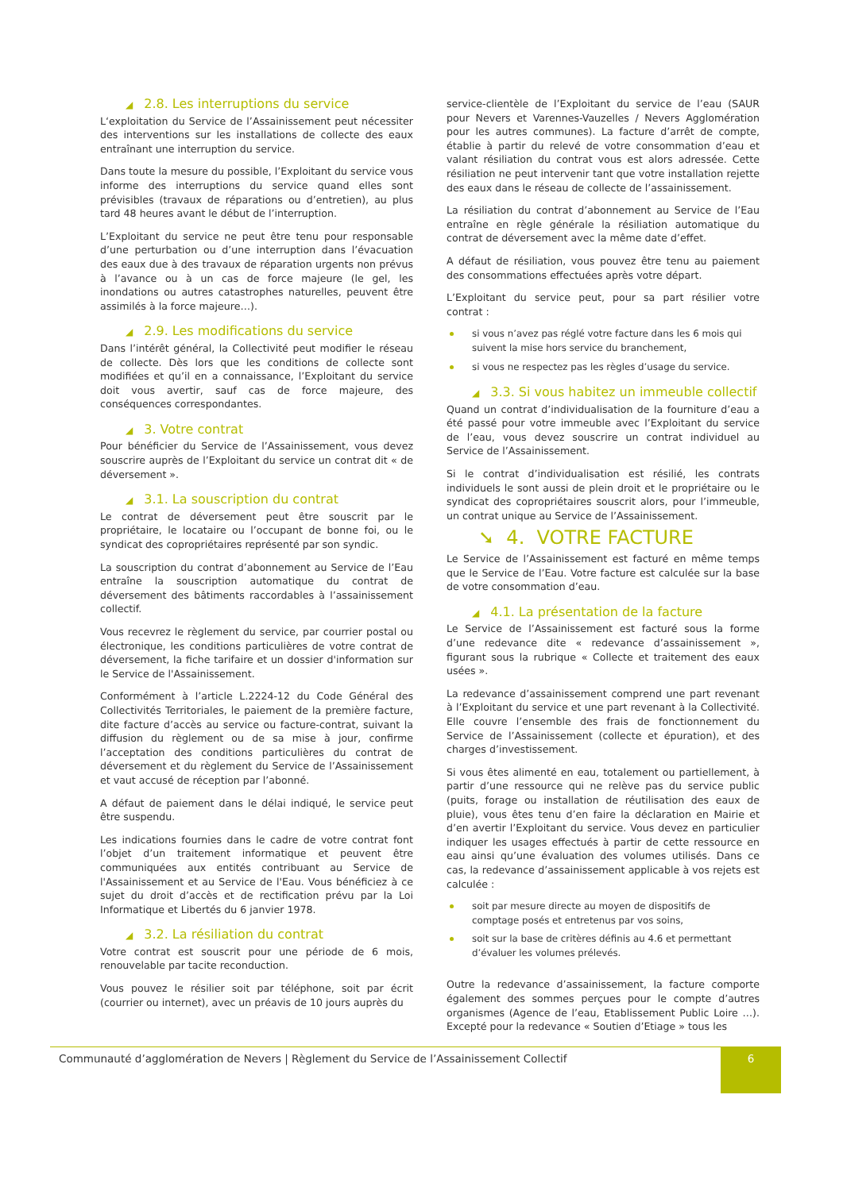◢ 2.8. Les interruptions du service
L‘exploitation du Service de l’Assainissement peut nécessiter des interventions sur les installations de collecte des eaux entraînant une interruption du service.
Dans toute la mesure du possible, l’Exploitant du service vous informe des interruptions du service quand elles sont prévisibles (travaux de réparations ou d’entretien), au plus tard 48 heures avant le début de l’interruption.
L’Exploitant du service ne peut être tenu pour responsable d’une perturbation ou d’une interruption dans l’évacuation des eaux due à des travaux de réparation urgents non prévus à l’avance ou à un cas de force majeure (le gel, les inondations ou autres catastrophes naturelles, peuvent être assimilés à la force majeure…).
◢ 2.9. Les modifications du service
Dans l’intérêt général, la Collectivité peut modifier le réseau de collecte. Dès lors que les conditions de collecte sont modifiées et qu’il en a connaissance, l’Exploitant du service doit vous avertir, sauf cas de force majeure, des conséquences correspondantes.
◢ 3. Votre contrat
Pour bénéficier du Service de l’Assainissement, vous devez souscrire auprès de l’Exploitant du service un contrat dit « de déversement ».
◢ 3.1. La souscription du contrat
Le contrat de déversement peut être souscrit par le propriétaire, le locataire ou l’occupant de bonne foi, ou le syndicat des copropriétaires représenté par son syndic.
La souscription du contrat d’abonnement au Service de l’Eau entraîne la souscription automatique du contrat de déversement des bâtiments raccordables à l’assainissement collectif.
Vous recevrez le règlement du service, par courrier postal ou électronique, les conditions particulières de votre contrat de déversement, la fiche tarifaire et un dossier d'information sur le Service de l'Assainissement.
Conformément à l’article L.2224-12 du Code Général des Collectivités Territoriales, le paiement de la première facture, dite facture d’accès au service ou facture-contrat, suivant la diffusion du règlement ou de sa mise à jour, confirme l’acceptation des conditions particulières du contrat de déversement et du règlement du Service de l’Assainissement et vaut accusé de réception par l’abonné.
A défaut de paiement dans le délai indiqué, le service peut être suspendu.
Les indications fournies dans le cadre de votre contrat font l’objet d’un traitement informatique et peuvent être communiquées aux entités contribuant au Service de l'Assainissement et au Service de l'Eau. Vous bénéficiez à ce sujet du droit d’accès et de rectification prévu par la Loi Informatique et Libertés du 6 janvier 1978.
◢ 3.2. La résiliation du contrat
Votre contrat est souscrit pour une période de 6 mois, renouvelable par tacite reconduction.
Vous pouvez le résilier soit par téléphone, soit par écrit (courrier ou internet), avec un préavis de 10 jours auprès du
service-clientèle de l’Exploitant du service de l’eau (SAUR pour Nevers et Varennes-Vauzelles / Nevers Agglomération pour les autres communes). La facture d’arrêt de compte, établie à partir du relevé de votre consommation d’eau et valant résiliation du contrat vous est alors adressée. Cette résiliation ne peut intervenir tant que votre installation rejette des eaux dans le réseau de collecte de l’assainissement.
La résiliation du contrat d’abonnement au Service de l’Eau entraîne en règle générale la résiliation automatique du contrat de déversement avec la même date d’effet.
A défaut de résiliation, vous pouvez être tenu au paiement des consommations effectuées après votre départ.
L’Exploitant du service peut, pour sa part résilier votre contrat :
si vous n’avez pas réglé votre facture dans les 6 mois qui suivent la mise hors service du branchement,
si vous ne respectez pas les règles d’usage du service.
◢ 3.3. Si vous habitez un immeuble collectif
Quand un contrat d’individualisation de la fourniture d’eau a été passé pour votre immeuble avec l’Exploitant du service de l’eau, vous devez souscrire un contrat individuel au Service de l’Assainissement.
Si le contrat d’individualisation est résilié, les contrats individuels le sont aussi de plein droit et le propriétaire ou le syndicat des copropriétaires souscrit alors, pour l’immeuble, un contrat unique au Service de l’Assainissement.
➘ 4. VOTRE FACTURE
Le Service de l’Assainissement est facturé en même temps que le Service de l’Eau. Votre facture est calculée sur la base de votre consommation d’eau.
◢ 4.1. La présentation de la facture
Le Service de l’Assainissement est facturé sous la forme d’une redevance dite « redevance d’assainissement », figurant sous la rubrique « Collecte et traitement des eaux usées ».
La redevance d’assainissement comprend une part revenant à l’Exploitant du service et une part revenant à la Collectivité. Elle couvre l’ensemble des frais de fonctionnement du Service de l’Assainissement (collecte et épuration), et des charges d’investissement.
Si vous êtes alimenté en eau, totalement ou partiellement, à partir d’une ressource qui ne relève pas du service public (puits, forage ou installation de réutilisation des eaux de pluie), vous êtes tenu d’en faire la déclaration en Mairie et d’en avertir l’Exploitant du service. Vous devez en particulier indiquer les usages effectués à partir de cette ressource en eau ainsi qu’une évaluation des volumes utilisés. Dans ce cas, la redevance d’assainissement applicable à vos rejets est calculée :
soit par mesure directe au moyen de dispositifs de comptage posés et entretenus par vos soins,
soit sur la base de critères définis au 4.6 et permettant d’évaluer les volumes prélevés.
Outre la redevance d’assainissement, la facture comporte également des sommes perçues pour le compte d’autres organismes (Agence de l’eau, Etablissement Public Loire …). Excepté pour la redevance « Soutien d’Etiage » tous les
Communauté d’agglomération de Nevers | Règlement du Service de l’Assainissement Collectif
6